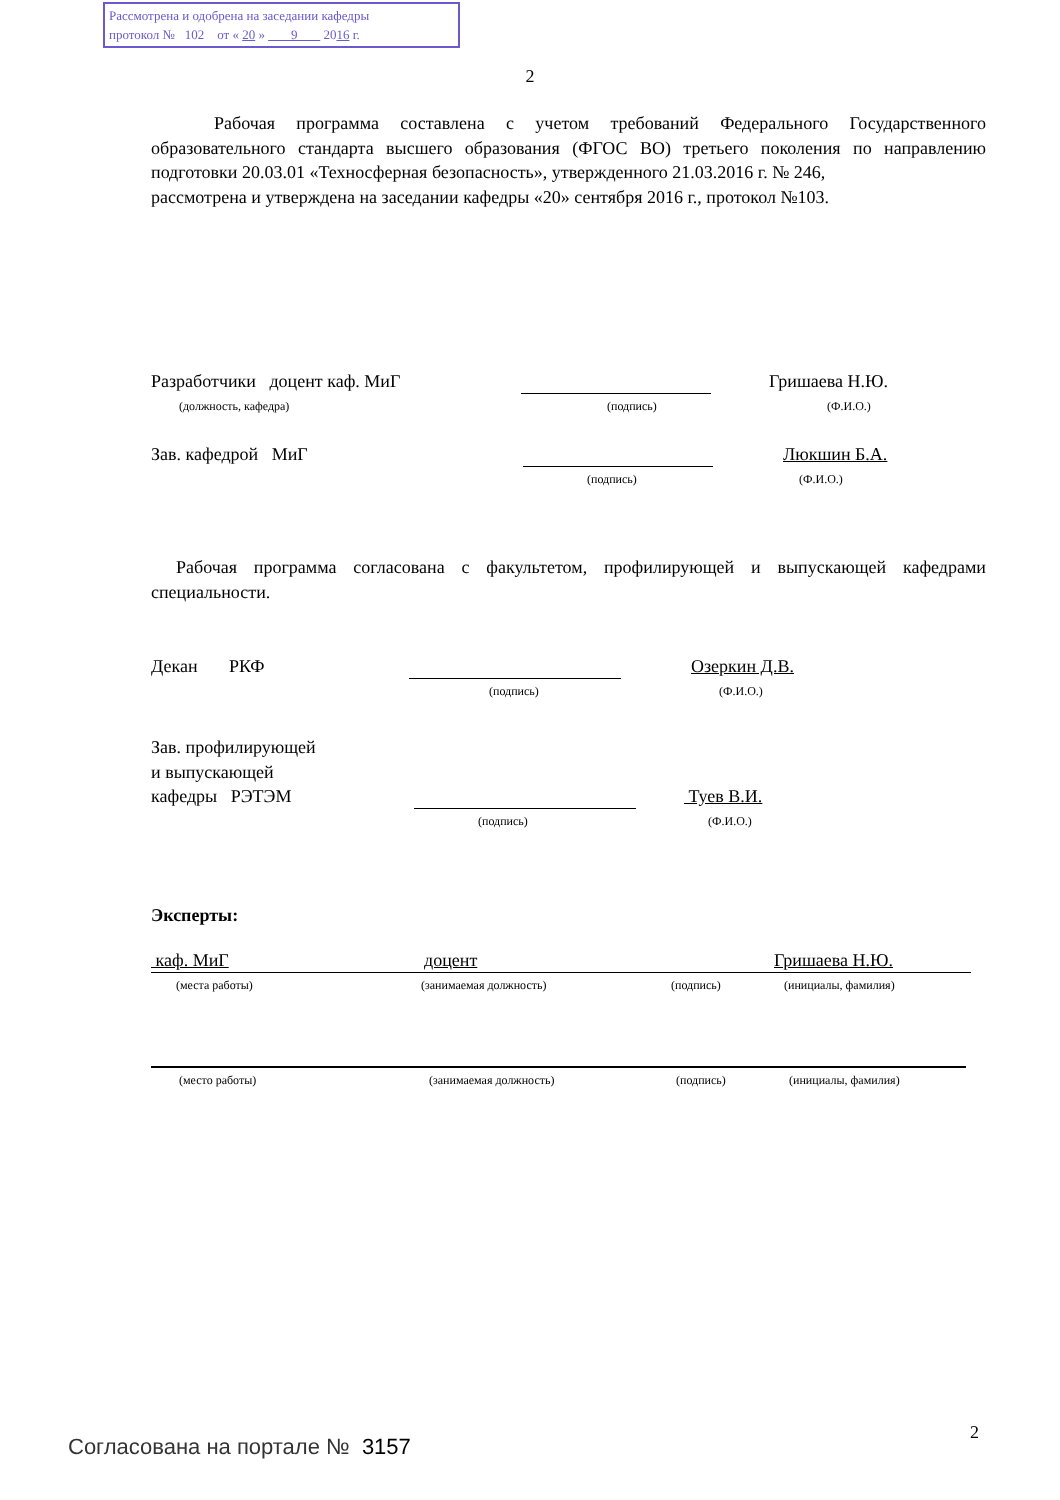Рассмотрена и одобрена на заседании кафедры
протокол № 102 от « 20 » 9 2016 г.
2
Рабочая программа составлена с учетом требований Федерального Государственного образовательного стандарта высшего образования (ФГОС ВО) третьего поколения по направлению подготовки 20.03.01 «Техносферная безопасность», утвержденного 21.03.2016 г. № 246,
рассмотрена и утверждена на заседании кафедры «20» сентября 2016 г., протокол №103.
Разработчики доцент каф. МиГ Гришаева Н.Ю.
(должность, кафедра) (подпись) (Ф.И.О.)
Зав. кафедрой МиГ Люкшин Б.А.
(подпись) (Ф.И.О.)
Рабочая программа согласована с факультетом, профилирующей и выпускающей кафедрами специальности.
Декан РКФ Озеркин Д.В.
(подпись) (Ф.И.О.)
Зав. профилирующей
и выпускающей
кафедры РЭТЭМ Туев В.И.
(подпись) (Ф.И.О.)
Эксперты:
каф. МиГ доцент Гришаева Н.Ю.
(места работы) (занимаемая должность) (подпись) (инициалы, фамилия)
(место работы) (занимаемая должность) (подпись) (инициалы, фамилия)
2
Согласована на портале № 3157